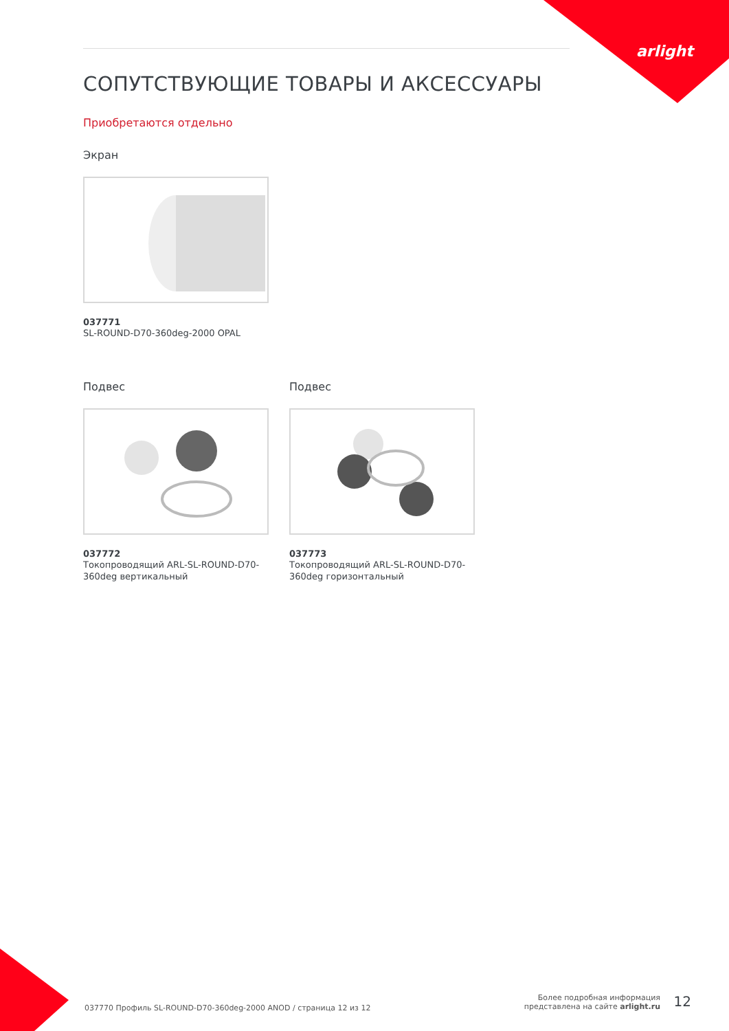arlight
СОПУТСТВУЮЩИЕ ТОВАРЫ И АКСЕССУАРЫ
Приобретаются отдельно
Экран
037771
SL-ROUND-D70-360deg-2000 OPAL
Подвес
037772
Токопроводящий ARL-SL-ROUND-D70-360deg вертикальный
Подвес
037773
Токопроводящий ARL-SL-ROUND-D70-360deg горизонтальный
037770 Профиль SL-ROUND-D70-360deg-2000 ANOD / страница 12 из 12
Более подробная информация
представлена на сайте arlight.ru
12